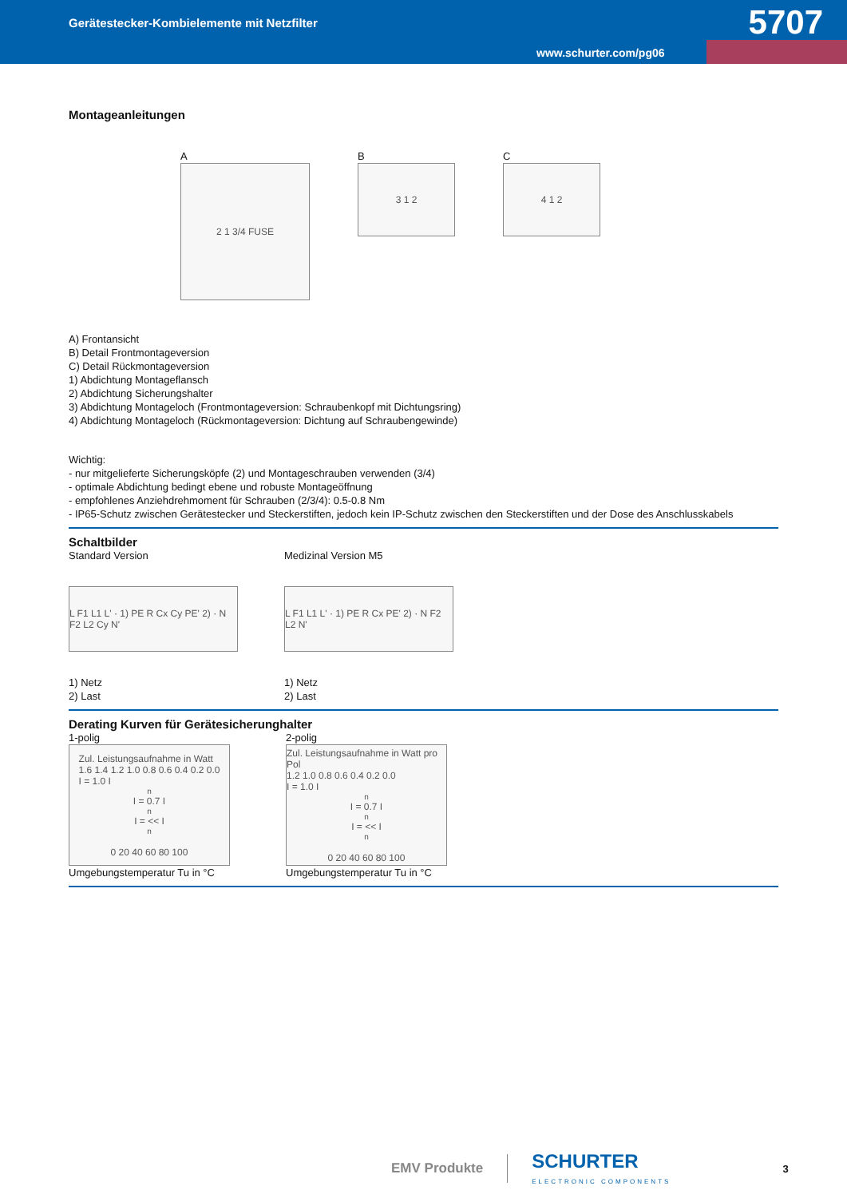Gerätestecker-Kombielemente mit Netzfilter
5707
www.schurter.com/pg06
Montageanleitungen
A
2 1 3/4 FUSE
B
3 1 2
C
4 1 2
A) Frontansicht
B) Detail Frontmontageversion
C) Detail Rückmontageversion
1) Abdichtung Montageflansch
2) Abdichtung Sicherungshalter
3) Abdichtung Montageloch (Frontmontageversion: Schraubenkopf mit Dichtungsring)
4) Abdichtung Montageloch (Rückmontageversion: Dichtung auf Schraubengewinde)
Wichtig:
- nur mitgelieferte Sicherungsköpfe (2) und Montageschrauben verwenden (3/4)
- optimale Abdichtung bedingt ebene und robuste Montageöffnung
- empfohlenes Anziehdrehmoment für Schrauben (2/3/4): 0.5-0.8 Nm
- IP65-Schutz zwischen Gerätestecker und Steckerstiften, jedoch kein IP-Schutz zwischen den Steckerstiften und der Dose des Anschlusskabels
Schaltbilder
Standard Version
L F1 L1 L' · 1) PE R Cx Cy PE' 2) · N F2 L2 Cy N'
1) Netz
2) Last
Medizinal Version M5
L F1 L1 L' · 1) PE R Cx PE' 2) · N F2 L2 N'
1) Netz
2) Last
Derating Kurven für Gerätesicherunghalter
1-polig
Zul. Leistungsaufnahme in Watt
1.6 1.4 1.2 1.0 0.8 0.6 0.4 0.2 0.0
I = 1.0 I<sub>n</sub> I = 0.7 I<sub>n</sub> I = << I<sub>n</sub>
0 20 40 60 80 100
Umgebungstemperatur Tu in °C
2-polig
Zul. Leistungsaufnahme in Watt pro Pol
1.2 1.0 0.8 0.6 0.4 0.2 0.0
I = 1.0 I<sub>n</sub> I = 0.7 I<sub>n</sub> I = << I<sub>n</sub>
0 20 40 60 80 100
Umgebungstemperatur Tu in °C
EMV Produkte SCHURTER
ELECTRONIC COMPONENTS 3